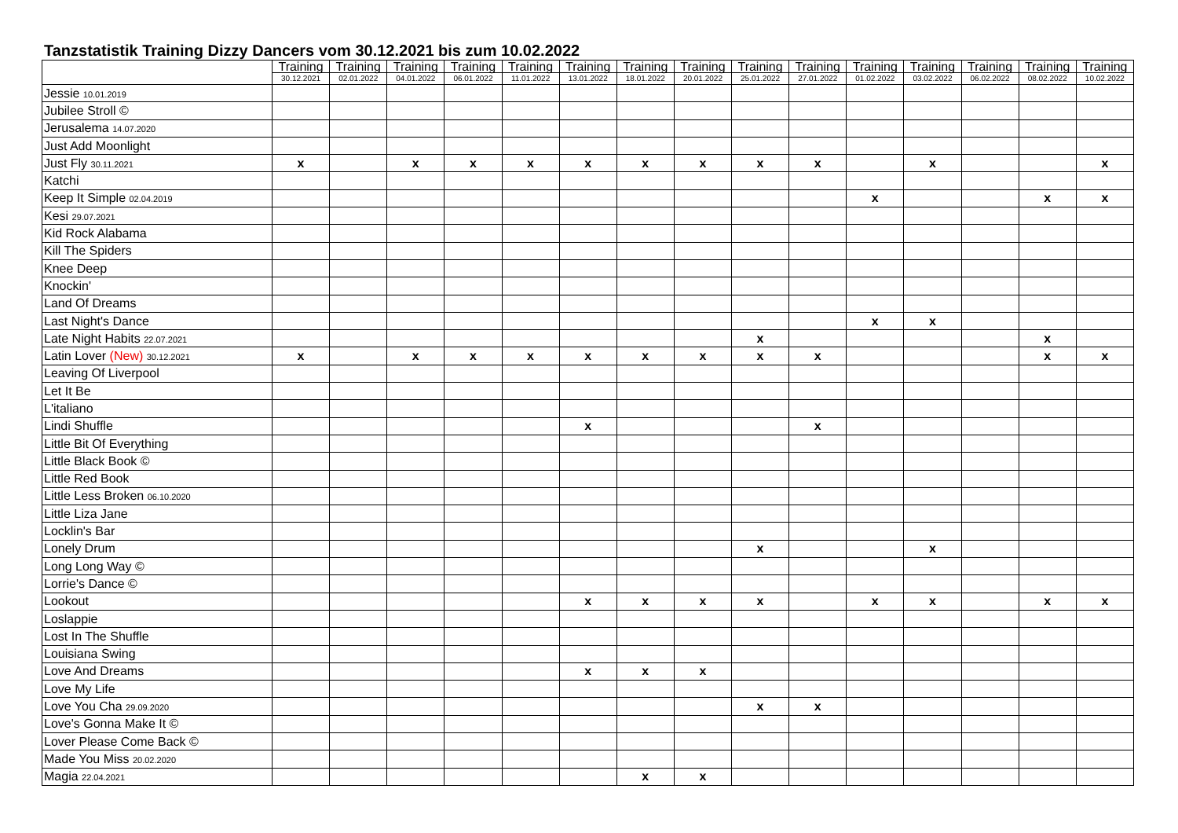Tanzstatistik Training Dizzy Dancers vom 30.12.2021 bis zum 10.02.2022
| | Training 30.12.2021 | Training 02.01.2022 | Training 04.01.2022 | Training 06.01.2022 | Training 11.01.2022 | Training 13.01.2022 | Training 18.01.2022 | Training 20.01.2022 | Training 25.01.2022 | Training 27.01.2022 | Training 01.02.2022 | Training 03.02.2022 | Training 06.02.2022 | Training 08.02.2022 | Training 10.02.2022 |
| --- | --- | --- | --- | --- | --- | --- | --- | --- | --- | --- | --- | --- | --- | --- | --- |
| Jessie 10.01.2019 | | | | | | | | | | | | | | | |
| Jubilee Stroll © | | | | | | | | | | | | | | | |
| Jerusalema 14.07.2020 | | | | | | | | | | | | | | | |
| Just Add Moonlight | | | | | | | | | | | | | | | |
| Just Fly 30.11.2021 | x | | x | x | x | x | x | x | x | x | | x | | | x |
| Katchi | | | | | | | | | | | | | | | |
| Keep It Simple 02.04.2019 | | | | | | | | | | | x | | | x | x |
| Kesi 29.07.2021 | | | | | | | | | | | | | | | |
| Kid Rock Alabama | | | | | | | | | | | | | | | |
| Kill The Spiders | | | | | | | | | | | | | | | |
| Knee Deep | | | | | | | | | | | | | | | |
| Knockin' | | | | | | | | | | | | | | | |
| Land Of Dreams | | | | | | | | | | | | | | | |
| Last Night's Dance | | | | | | | | | | | x | x | | | |
| Late Night Habits 22.07.2021 | | | | | | | | | x | | | | | x | |
| Latin Lover (New) 30.12.2021 | x | | x | x | x | x | x | x | x | x | | | | x | x |
| Leaving Of Liverpool | | | | | | | | | | | | | | | |
| Let It Be | | | | | | | | | | | | | | | |
| L'italiano | | | | | | | | | | | | | | | |
| Lindi Shuffle | | | | | | x | | | | x | | | | | |
| Little Bit Of Everything | | | | | | | | | | | | | | | |
| Little Black Book © | | | | | | | | | | | | | | | |
| Little Red Book | | | | | | | | | | | | | | | |
| Little Less Broken 06.10.2020 | | | | | | | | | | | | | | | |
| Little Liza Jane | | | | | | | | | | | | | | | |
| Locklin's Bar | | | | | | | | | | | | | | | |
| Lonely Drum | | | | | | | | | x | | | x | | | |
| Long Long Way © | | | | | | | | | | | | | | | |
| Lorrie's Dance © | | | | | | | | | | | | | | | |
| Lookout | | | | | | x | x | x | x | | x | x | | x | x |
| Loslappie | | | | | | | | | | | | | | | |
| Lost In The Shuffle | | | | | | | | | | | | | | | |
| Louisiana Swing | | | | | | | | | | | | | | | |
| Love And Dreams | | | | | | x | x | x | | | | | | | |
| Love My Life | | | | | | | | | | | | | | | |
| Love You Cha 29.09.2020 | | | | | | | | | x | x | | | | | |
| Love's Gonna Make It © | | | | | | | | | | | | | | | |
| Lover Please Come Back © | | | | | | | | | | | | | | | |
| Made You Miss 20.02.2020 | | | | | | | | | | | | | | | |
| Magia 22.04.2021 | | | | | | | x | x | | | | | | | |